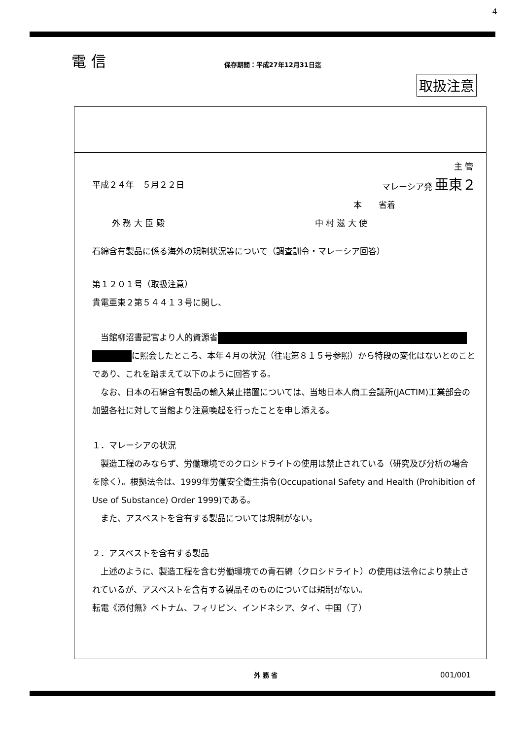4
電 信 保存期間：平成27年12月31日迄
取扱注意
主 管
平成２４年　５月２２日 マレーシア発 亜東２
本　　省着
外 務 大 臣 殿 中 村 滋 大 使
石綿含有製品に係る海外の規制状況等について（調査訓令・マレーシア回答）
第１２０１号（取扱注意）
貴電亜東２第５４４１３号に関し、
　当館柳沼書記官より人的資源省
に照会したところ、本年４月の状況（往電第８１５号参照）から特段の変化はないとのことであり、これを踏まえて以下のように回答する。
　なお、日本の石綿含有製品の輸入禁止措置については、当地日本人商工会議所(JACTIM)工業部会の加盟各社に対して当館より注意喚起を行ったことを申し添える。
１．マレーシアの状況
　製造工程のみならず、労働環境でのクロシドライトの使用は禁止されている（研究及び分析の場合を除く）。根拠法令は、1999年労働安全衛生指令(Occupational Safety and Health (Prohibition of Use of Substance) Order 1999)である。
　また、アスベストを含有する製品については規制がない。
２．アスベストを含有する製品
　上述のように、製造工程を含む労働環境での青石綿（クロシドライト）の使用は法令により禁止されているが、アスベストを含有する製品そのものについては規制がない。
転電《添付無》ベトナム、フィリピン、インドネシア、タイ、中国（了）
外 務 省 001/001